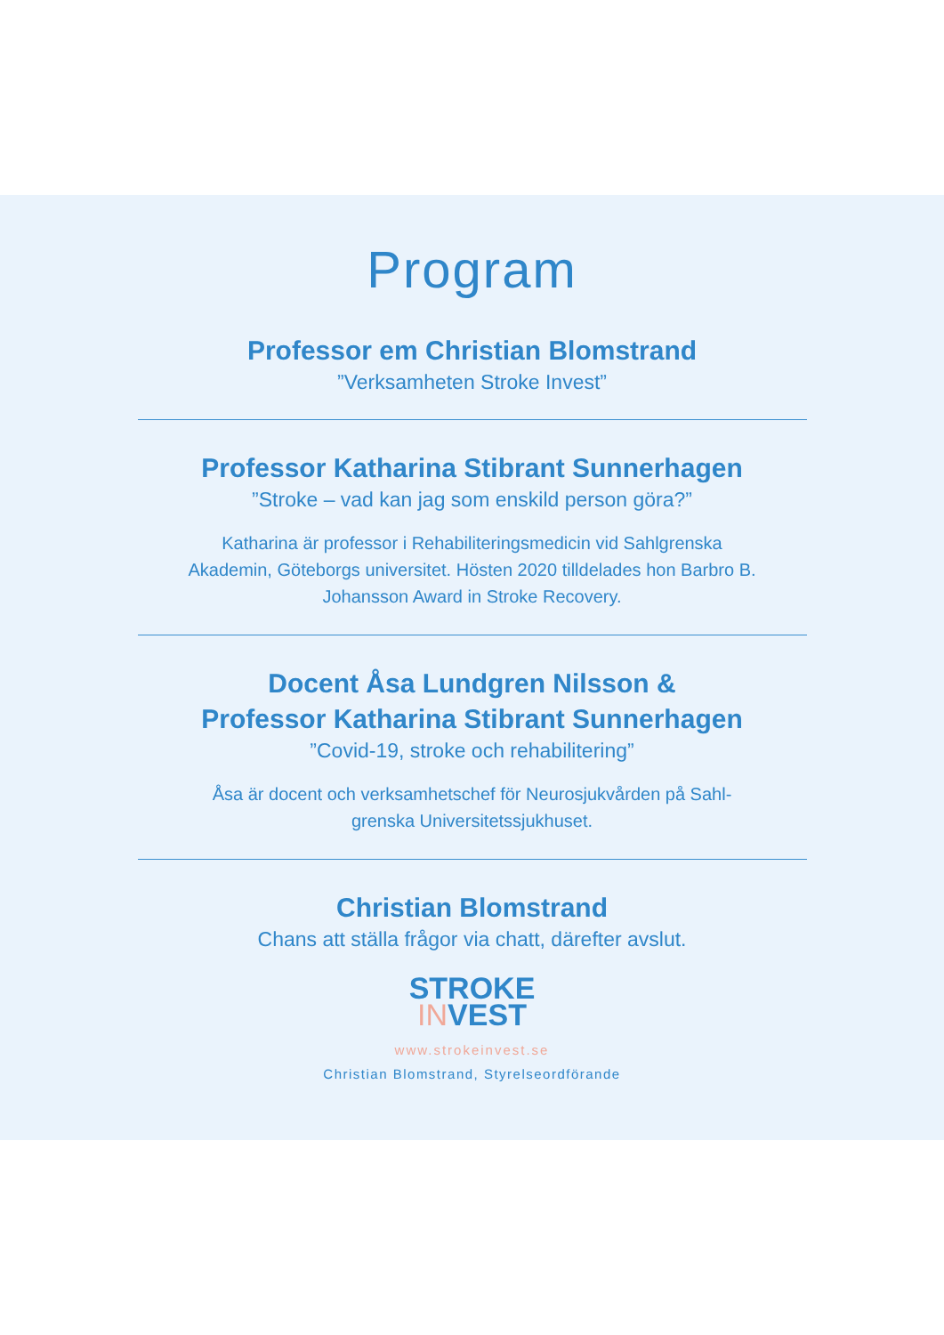Program
Professor em Christian Blomstrand
”Verksamheten Stroke Invest”
Professor Katharina Stibrant Sunnerhagen
”Stroke – vad kan jag som enskild person göra?”
Katharina är professor i Rehabiliteringsmedicin vid Sahlgrenska Akademin, Göteborgs universitet. Hösten 2020 tilldelades hon Barbro B. Johansson Award in Stroke Recovery.
Docent Åsa Lundgren Nilsson &
Professor Katharina Stibrant Sunnerhagen
”Covid-19, stroke och rehabilitering”
Åsa är docent och verksamhetschef för Neurosjukvården på Sahl-grenska Universitetssjukhuset.
Christian Blomstrand
Chans att ställa frågor via chatt, därefter avslut.
STROKE
INVEST
www.strokeinvest.se
Christian Blomstrand, Styrelseordförande